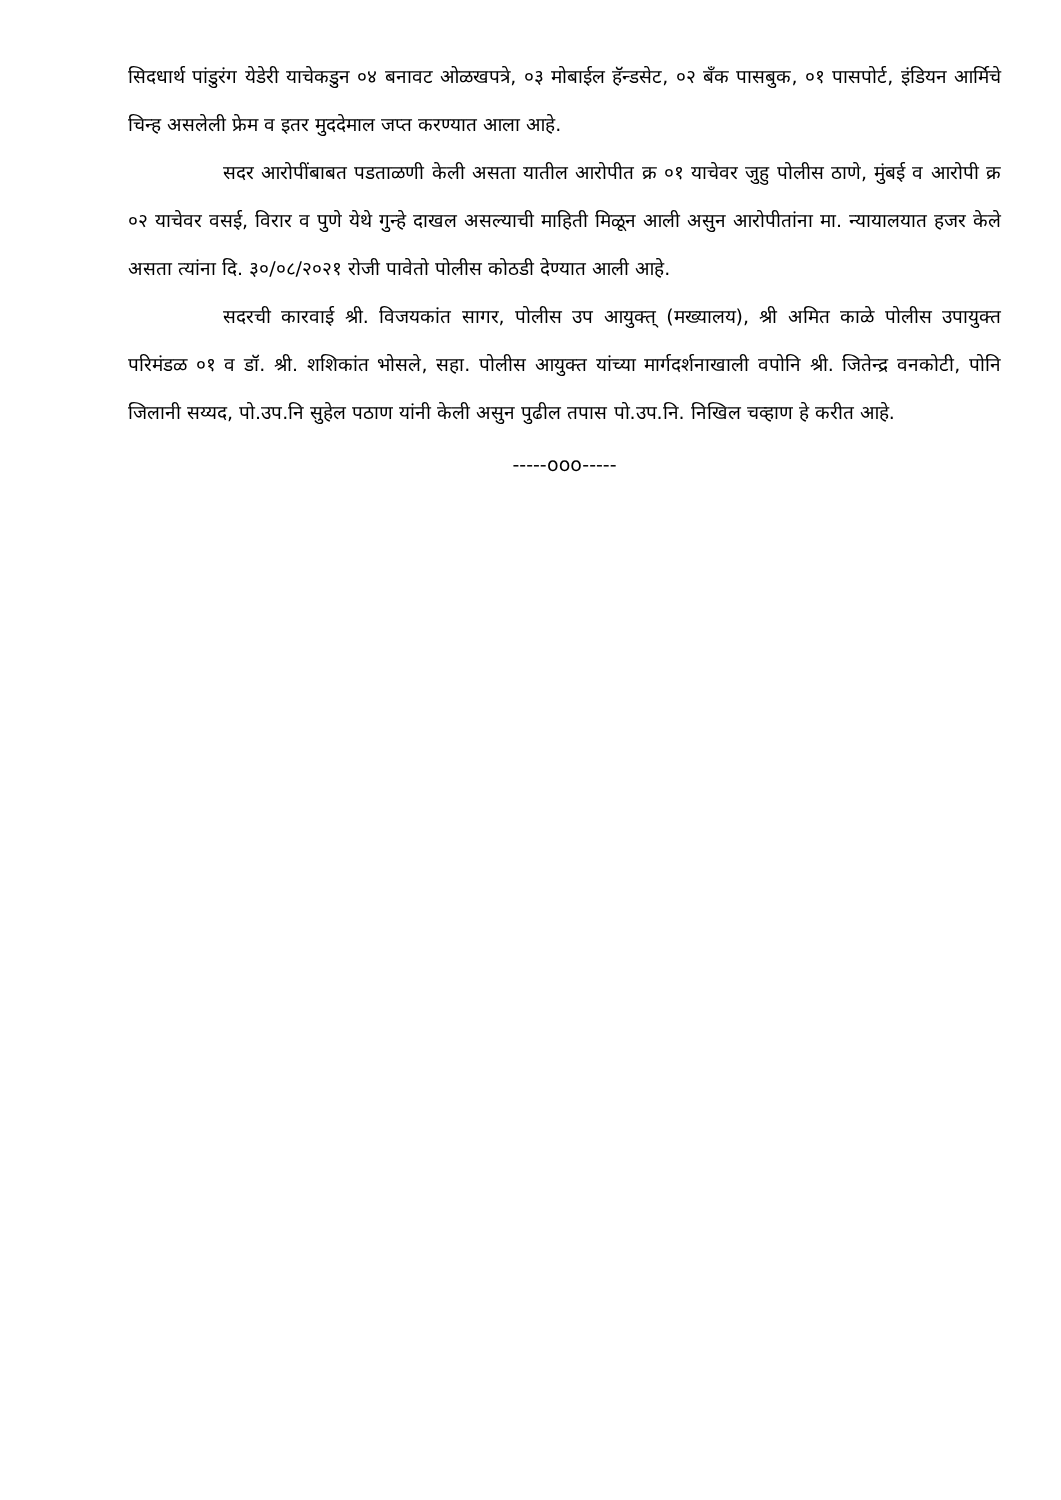सिदधार्थ पांडुरंग येडेरी याचेकडुन ०४ बनावट ओळखपत्रे, ०३ मोबाईल हॅन्डसेट, ०२ बँक पासबुक, ०१ पासपोर्ट, इंडियन आर्मिचे चिन्ह असलेली फ्रेम व इतर मुददेमाल जप्त करण्यात आला आहे.
सदर आरोपींबाबत पडताळणी केली असता यातील आरोपीत क्र ०१ याचेवर जुहु पोलीस ठाणे, मुंबई व आरोपी क्र ०२ याचेवर वसई, विरार व पुणे येथे गुन्हे दाखल असल्याची माहिती मिळून आली असुन आरोपीतांना मा. न्यायालयात हजर केले असता त्यांना दि. ३०/०८/२०२१ रोजी पावेतो पोलीस कोठडी देण्यात आली आहे.
सदरची कारवाई श्री. विजयकांत सागर, पोलीस उप आयुक्त् (मख्यालय), श्री अमित काळे पोलीस उपायुक्त परिमंडळ ०१ व डॉ. श्री. शशिकांत भोसले, सहा. पोलीस आयुक्त यांच्या मार्गदर्शनाखाली वपोनि श्री. जितेन्द्र वनकोटी, पोनि जिलानी सय्यद, पो.उप.नि सुहेल पठाण यांनी केली असुन पुढील तपास पो.उप.नि. निखिल चव्हाण हे करीत आहे.
-----ooo-----